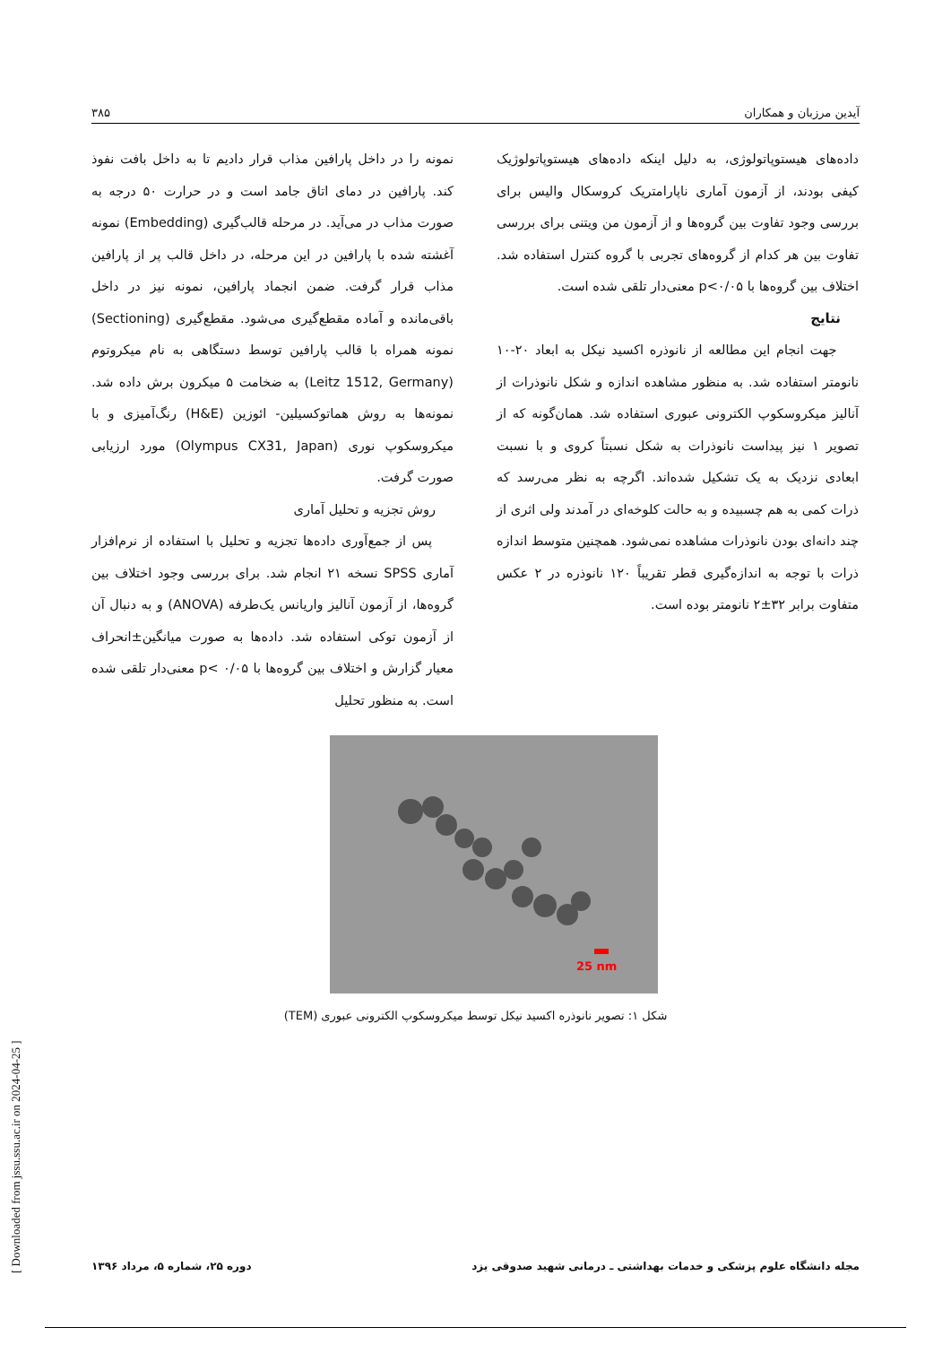آیدین مرزبان و همکاران ۳۸۵
نمونه را در داخل پارافین مذاب قرار دادیم تا به داخل بافت نفوذ کند. پارافین در دمای اتاق جامد است و در حرارت ۵۰ درجه به صورت مذاب در می‌آید. در مرحله قالب‌گیری (Embedding) نمونه آغشته شده با پارافین در این مرحله، در داخل قالب پر از پارافین مذاب قرار گرفت. ضمن انجماد پارافین، نمونه نیز در داخل باقی‌مانده و آماده مقطع‌گیری می‌شود. مقطع‌گیری (Sectioning) نمونه همراه با قالب پارافین توسط دستگاهی به نام میکروتوم (Leitz 1512, Germany) به ضخامت ۵ میکرون برش داده شد. نمونه‌ها به روش هماتوکسیلین- ائوزین (H&E) رنگ‌آمیزی و با میکروسکوپ نوری (Olympus CX31, Japan) مورد ارزیابی صورت گرفت.
روش تجزیه و تحلیل آماری
پس از جمع‌آوری داده‌ها تجزیه و تحلیل با استفاده از نرم‌افزار آماری SPSS نسخه ۲۱ انجام شد. برای بررسی وجود اختلاف بین گروه‌ها، از آزمون آنالیز واریانس یک‌طرفه (ANOVA) و به دنبال آن از آزمون توکی استفاده شد. داده‌ها به صورت میانگین±انحراف معیار گزارش و اختلاف بین گروه‌ها با p< ۰/۰۵ معنی‌دار تلقی شده است. به منظور تحلیل
داده‌های هیستوپاتولوژی، به دلیل اینکه داده‌های هیستوپاتولوژیک کیفی بودند، از آزمون آماری ناپارامتریک کروسکال والیس برای بررسی وجود تفاوت بین گروه‌ها و از آزمون من ویتنی برای بررسی تفاوت بین هر کدام از گروه‌های تجربی با گروه کنترل استفاده شد. اختلاف بین گروه‌ها با p<۰/۰۵ معنی‌دار تلقی شده است.
نتایج
جهت انجام این مطالعه از نانوذره اکسید نیکل به ابعاد ۲۰-۱۰ نانومتر استفاده شد. به منظور مشاهده اندازه و شکل نانوذرات از آنالیز میکروسکوپ الکترونی عبوری استفاده شد. همان‌گونه که از تصویر ۱ نیز پیداست نانوذرات به شکل نسبتاً کروی و با نسبت ابعادی نزدیک به یک تشکیل شده‌اند. اگرچه به نظر می‌رسد که ذرات کمی به هم چسبیده و به حالت کلوخه‌ای در آمدند ولی اثری از چند دانه‌ای بودن نانوذرات مشاهده نمی‌شود. همچنین متوسط اندازه ذرات با توجه به اندازه‌گیری قطر تقریباً ۱۲۰ نانوذره در ۲ عکس متفاوت برابر ۳۲±۲ نانومتر بوده است.
25 nm
شکل ۱: تصویر نانوذره اکسید نیکل توسط میکروسکوپ الکترونی عبوری (TEM)
مجله دانشگاه علوم پزشکی و خدمات بهداشتی ـ درمانی شهید صدوقی یزد دوره ۲۵، شماره ۵، مرداد ۱۳۹۶
[ Downloaded from jssu.ssu.ac.ir on 2024-04-25 ]